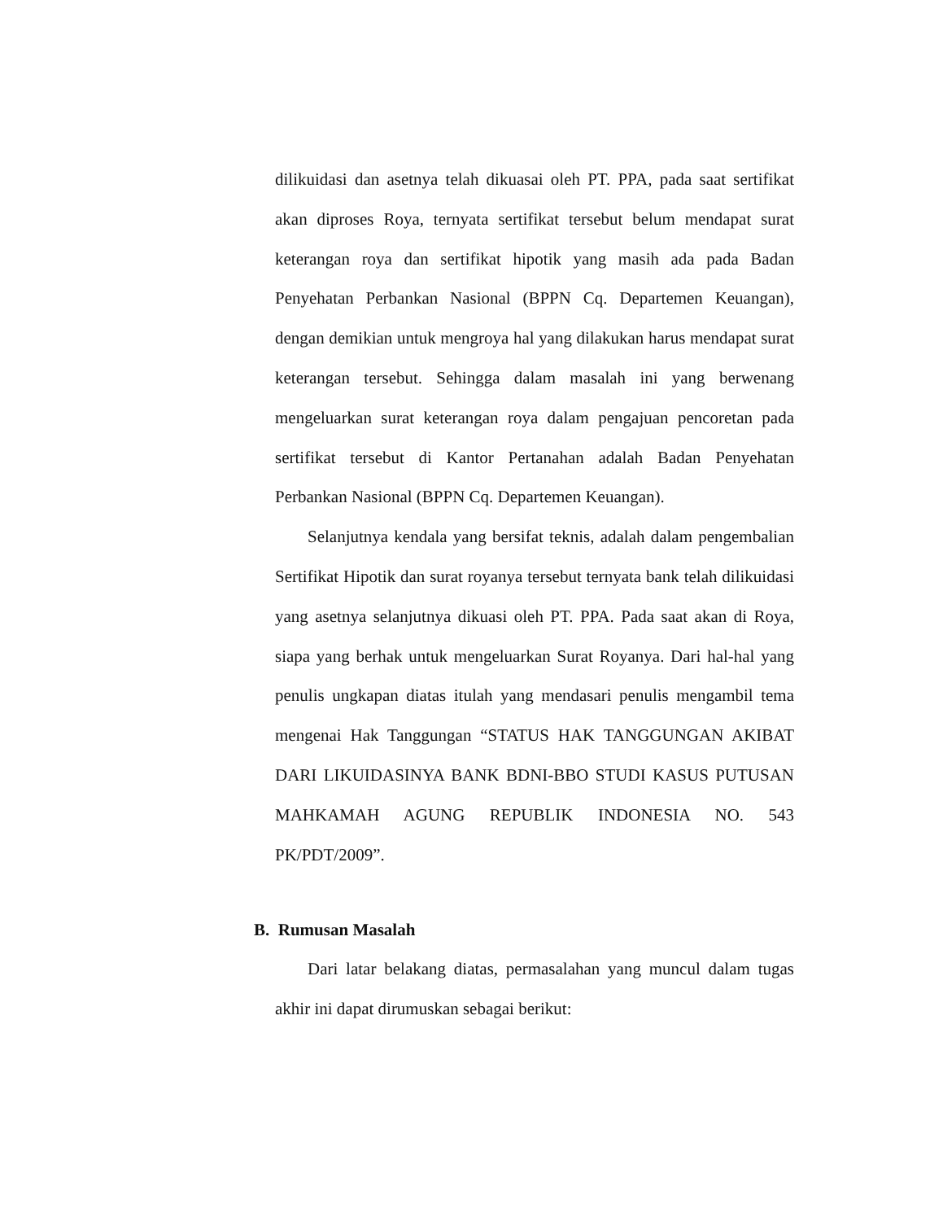dilikuidasi dan asetnya telah dikuasai oleh PT. PPA, pada saat sertifikat akan diproses Roya, ternyata sertifikat tersebut belum mendapat surat keterangan roya dan sertifikat hipotik yang masih ada pada Badan Penyehatan Perbankan Nasional (BPPN Cq. Departemen Keuangan), dengan demikian untuk mengroya hal yang dilakukan harus mendapat surat keterangan tersebut. Sehingga dalam masalah ini yang berwenang mengeluarkan surat keterangan roya dalam pengajuan pencoretan pada sertifikat tersebut di Kantor Pertanahan adalah Badan Penyehatan Perbankan Nasional (BPPN Cq. Departemen Keuangan).
Selanjutnya kendala yang bersifat teknis, adalah dalam pengembalian Sertifikat Hipotik dan surat royanya tersebut ternyata bank telah dilikuidasi yang asetnya selanjutnya dikuasi oleh PT. PPA. Pada saat akan di Roya, siapa yang berhak untuk mengeluarkan Surat Royanya. Dari hal-hal yang penulis ungkapan diatas itulah yang mendasari penulis mengambil tema mengenai Hak Tanggungan “STATUS HAK TANGGUNGAN AKIBAT DARI LIKUIDASINYA BANK BDNI-BBO STUDI KASUS PUTUSAN MAHKAMAH AGUNG REPUBLIK INDONESIA NO. 543 PK/PDT/2009”.
B. Rumusan Masalah
Dari latar belakang diatas, permasalahan yang muncul dalam tugas akhir ini dapat dirumuskan sebagai berikut: